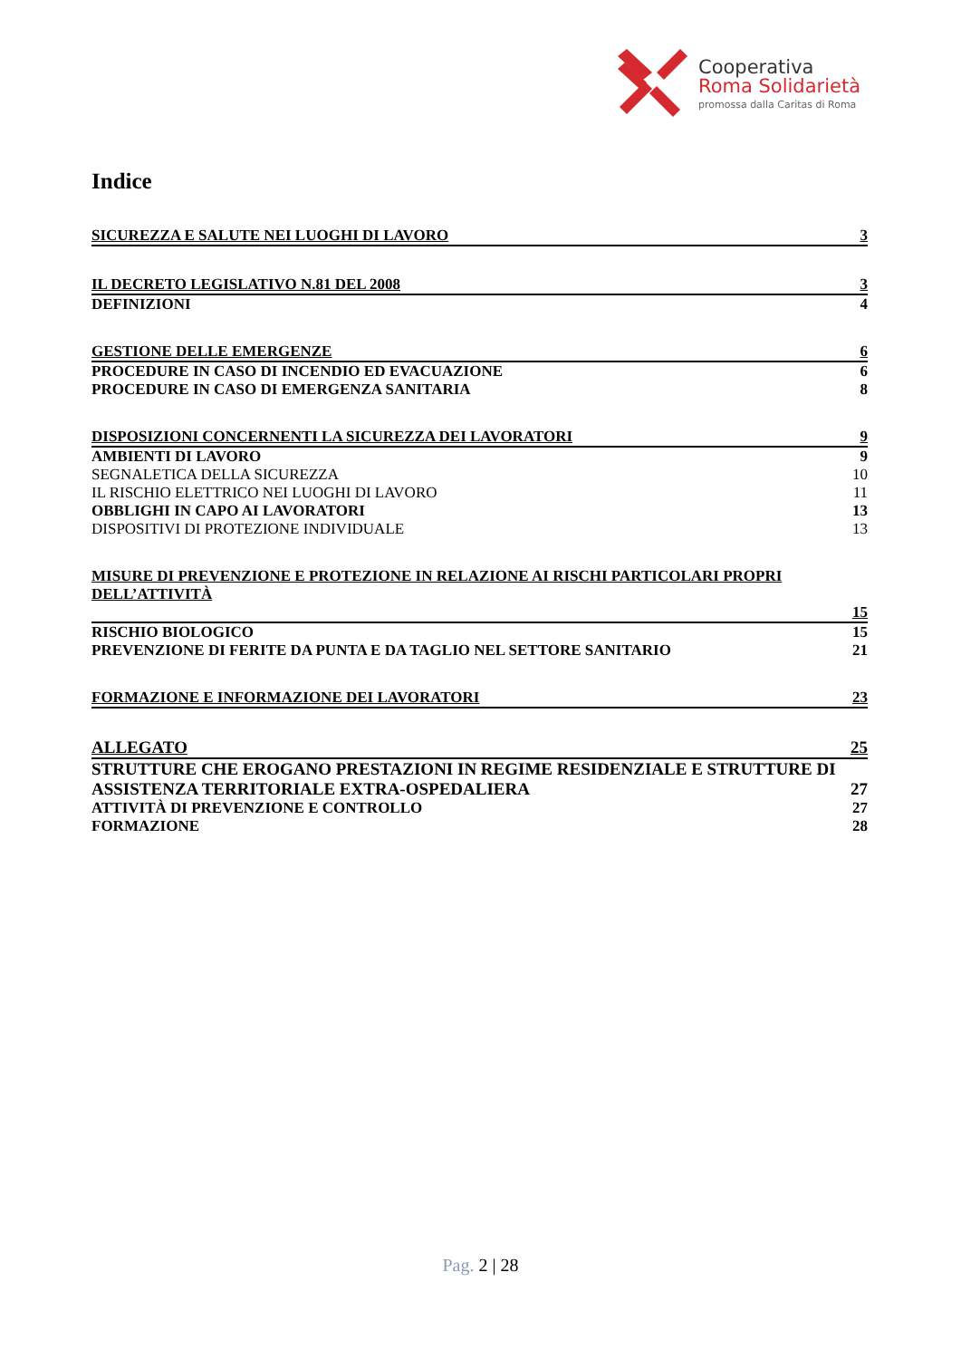Cooperativa
Roma Solidarietà
promossa dalla Caritas di Roma
Indice
SICUREZZA E SALUTE NEI LUOGHI DI LAVORO 3
IL DECRETO LEGISLATIVO N.81 DEL 2008 3
DEFINIZIONI 4
GESTIONE DELLE EMERGENZE 6
PROCEDURE IN CASO DI INCENDIO ED EVACUAZIONE 6
PROCEDURE IN CASO DI EMERGENZA SANITARIA 8
DISPOSIZIONI CONCERNENTI LA SICUREZZA DEI LAVORATORI 9
AMBIENTI DI LAVORO 9
SEGNALETICA DELLA SICUREZZA 10
IL RISCHIO ELETTRICO NEI LUOGHI DI LAVORO 11
OBBLIGHI IN CAPO AI LAVORATORI 13
DISPOSITIVI DI PROTEZIONE INDIVIDUALE 13
MISURE DI PREVENZIONE E PROTEZIONE IN RELAZIONE AI RISCHI PARTICOLARI PROPRI DELL’ATTIVITÀ
15
RISCHIO BIOLOGICO 15
PREVENZIONE DI FERITE DA PUNTA E DA TAGLIO NEL SETTORE SANITARIO 21
FORMAZIONE E INFORMAZIONE DEI LAVORATORI 23
ALLEGATO 25
STRUTTURE CHE EROGANO PRESTAZIONI IN REGIME RESIDENZIALE E STRUTTURE DI ASSISTENZA TERRITORIALE EXTRA-OSPEDALIERA 27
ATTIVITÀ DI PREVENZIONE E CONTROLLO 27
FORMAZIONE 28
Pag. 2 | 28